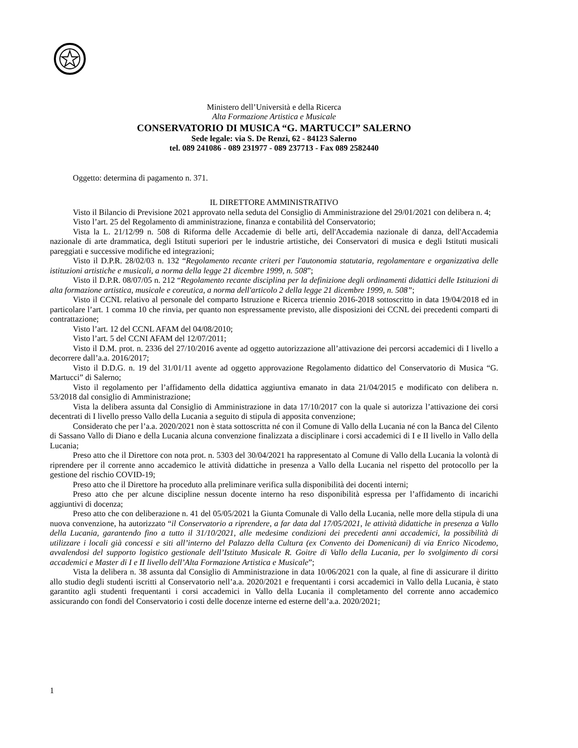Ministero dell’Università e della Ricerca
Alta Formazione Artistica e Musicale
CONSERVATORIO DI MUSICA “G. MARTUCCI” SALERNO
Sede legale: via S. De Renzi, 62 - 84123 Salerno
tel. 089 241086 - 089 231977 - 089 237713 - Fax 089 2582440
Oggetto: determina di pagamento n. 371.
IL DIRETTORE AMMINISTRATIVO
Visto il Bilancio di Previsione 2021 approvato nella seduta del Consiglio di Amministrazione del 29/01/2021 con delibera n. 4;
Visto l’art. 25 del Regolamento di amministrazione, finanza e contabilità del Conservatorio;
Vista la L. 21/12/99 n. 508 di Riforma delle Accademie di belle arti, dell'Accademia nazionale di danza, dell'Accademia nazionale di arte drammatica, degli Istituti superiori per le industrie artistiche, dei Conservatori di musica e degli Istituti musicali pareggiati e successive modifiche ed integrazioni;
Visto il D.P.R. 28/02/03 n. 132 “Regolamento recante criteri per l'autonomia statutaria, regolamentare e organizzativa delle istituzioni artistiche e musicali, a norma della legge 21 dicembre 1999, n. 508”;
Visto il D.P.R. 08/07/05 n. 212 “Regolamento recante disciplina per la definizione degli ordinamenti didattici delle Istituzioni di alta formazione artistica, musicale e coreutica, a norma dell'articolo 2 della legge 21 dicembre 1999, n. 508”;
Visto il CCNL relativo al personale del comparto Istruzione e Ricerca triennio 2016-2018 sottoscritto in data 19/04/2018 ed in particolare l’art. 1 comma 10 che rinvia, per quanto non espressamente previsto, alle disposizioni dei CCNL dei precedenti comparti di contrattazione;
Visto l’art. 12 del CCNL AFAM del 04/08/2010;
Visto l’art. 5 del CCNI AFAM del 12/07/2011;
Visto il D.M. prot. n. 2336 del 27/10/2016 avente ad oggetto autorizzazione all’attivazione dei percorsi accademici di I livello a decorrere dall’a.a. 2016/2017;
Visto il D.D.G. n. 19 del 31/01/11 avente ad oggetto approvazione Regolamento didattico del Conservatorio di Musica “G. Martucci” di Salerno;
Visto il regolamento per l’affidamento della didattica aggiuntiva emanato in data 21/04/2015 e modificato con delibera n. 53/2018 dal consiglio di Amministrazione;
Vista la delibera assunta dal Consiglio di Amministrazione in data 17/10/2017 con la quale si autorizza l’attivazione dei corsi decentrati di I livello presso Vallo della Lucania a seguito di stipula di apposita convenzione;
Considerato che per l’a.a. 2020/2021 non è stata sottoscritta né con il Comune di Vallo della Lucania né con la Banca del Cilento di Sassano Vallo di Diano e della Lucania alcuna convenzione finalizzata a disciplinare i corsi accademici di I e II livello in Vallo della Lucania;
Preso atto che il Direttore con nota prot. n. 5303 del 30/04/2021 ha rappresentato al Comune di Vallo della Lucania la volontà di riprendere per il corrente anno accademico le attività didattiche in presenza a Vallo della Lucania nel rispetto del protocollo per la gestione del rischio COVID-19;
Preso atto che il Direttore ha proceduto alla preliminare verifica sulla disponibilità dei docenti interni;
Preso atto che per alcune discipline nessun docente interno ha reso disponibilità espressa per l’affidamento di incarichi aggiuntivi di docenza;
Preso atto che con deliberazione n. 41 del 05/05/2021 la Giunta Comunale di Vallo della Lucania, nelle more della stipula di una nuova convenzione, ha autorizzato “il Conservatorio a riprendere, a far data dal 17/05/2021, le attività didattiche in presenza a Vallo della Lucania, garantendo fino a tutto il 31/10/2021, alle medesime condizioni dei precedenti anni accademici, la possibilità di utilizzare i locali già concessi e siti all’interno del Palazzo della Cultura (ex Convento dei Domenicani) di via Enrico Nicodemo, avvalendosi del supporto logistico gestionale dell’Istituto Musicale R. Goitre di Vallo della Lucania, per lo svolgimento di corsi accademici e Master di I e II livello dell’Alta Formazione Artistica e Musicale”;
Vista la delibera n. 38 assunta dal Consiglio di Amministrazione in data 10/06/2021 con la quale, al fine di assicurare il diritto allo studio degli studenti iscritti al Conservatorio nell’a.a. 2020/2021 e frequentanti i corsi accademici in Vallo della Lucania, è stato garantito agli studenti frequentanti i corsi accademici in Vallo della Lucania il completamento del corrente anno accademico assicurando con fondi del Conservatorio i costi delle docenze interne ed esterne dell’a.a. 2020/2021;
1